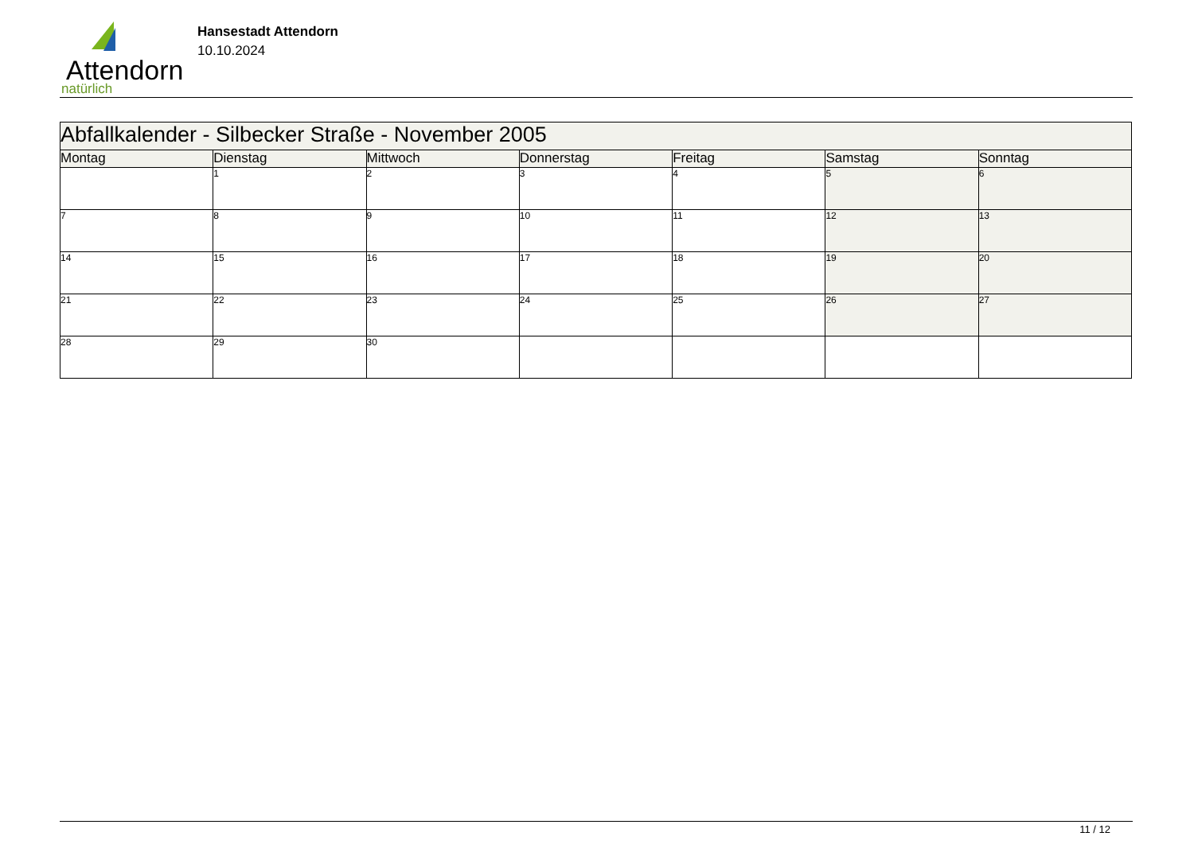Attendorn
natürlich
Hansestadt Attendorn
10.10.2024
| Abfallkalender - Silbecker Straße - November 2005 | | | | | | |
| Montag | Dienstag | Mittwoch | Donnerstag | Freitag | Samstag | Sonntag |
| | 1 | 2 | 3 | 4 | 5 | 6 |
| 7 | 8 | 9 | 10 | 11 | 12 | 13 |
| 14 | 15 | 16 | 17 | 18 | 19 | 20 |
| 21 | 22 | 23 | 24 | 25 | 26 | 27 |
| 28 | 29 | 30 | | | | |
11 / 12